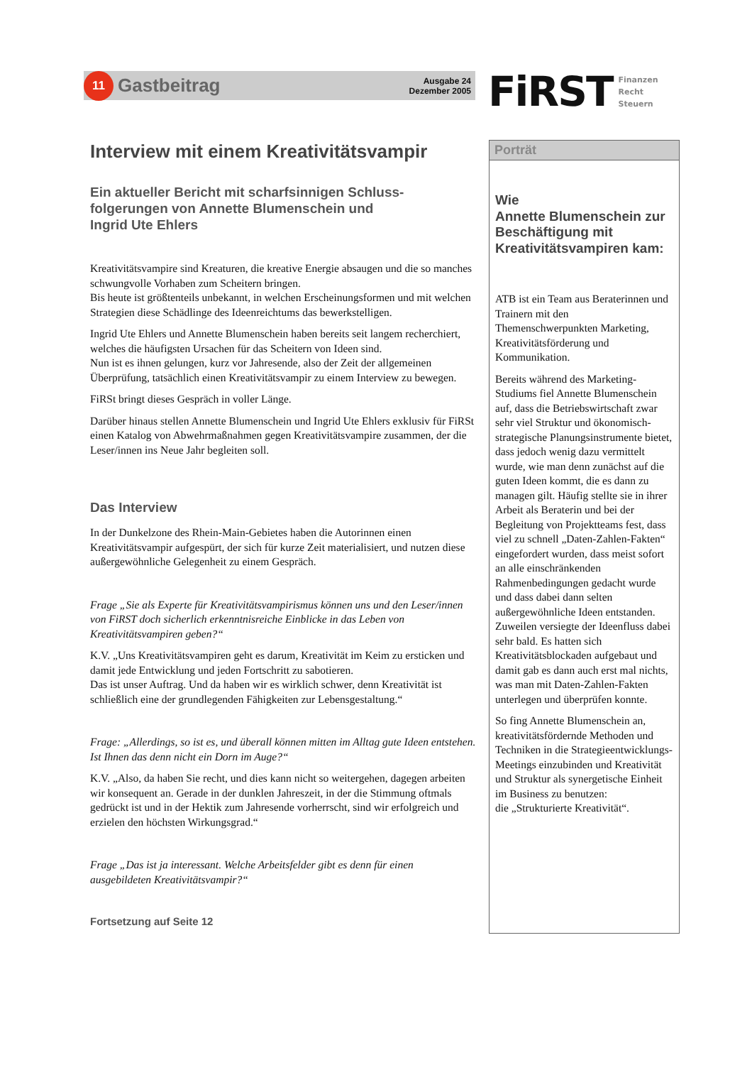11
Gastbeitrag
Ausgabe 24
Dezember 2005
FiRST
Finanzen
Recht
Steuern
Interview mit einem Kreativitätsvampir
Ein aktueller Bericht mit scharfsinnigen Schluss-
folgerungen von Annette Blumenschein und
Ingrid Ute Ehlers
Kreativitätsvampire sind Kreaturen, die kreative Energie absaugen und die so manches schwungvolle Vorhaben zum Scheitern bringen.
Bis heute ist größtenteils unbekannt, in welchen Erscheinungsformen und mit welchen Strategien diese Schädlinge des Ideenreichtums das bewerkstelligen.
Ingrid Ute Ehlers und Annette Blumenschein haben bereits seit langem recherchiert, welches die häufigsten Ursachen für das Scheitern von Ideen sind.
Nun ist es ihnen gelungen, kurz vor Jahresende, also der Zeit der allgemeinen Überprüfung, tatsächlich einen Kreativitätsvampir zu einem Interview zu bewegen.
FiRSt bringt dieses Gespräch in voller Länge.
Darüber hinaus stellen Annette Blumenschein und Ingrid Ute Ehlers exklusiv für FiRSt einen Katalog von Abwehrmaßnahmen gegen Kreativitätsvampire zusammen, der die Leser/innen ins Neue Jahr begleiten soll.
Das Interview
In der Dunkelzone des Rhein-Main-Gebietes haben die Autorinnen einen Kreativitätsvampir aufgespürt, der sich für kurze Zeit materialisiert, und nutzen diese außergewöhnliche Gelegenheit zu einem Gespräch.
Frage „Sie als Experte für Kreativitätsvampirismus können uns und den Leser/innen von FiRST doch sicherlich erkenntnisreiche Einblicke in das Leben von Kreativitätsvampiren geben?“
K.V. „Uns Kreativitätsvampiren geht es darum, Kreativität im Keim zu ersticken und damit jede Entwicklung und jeden Fortschritt zu sabotieren.
Das ist unser Auftrag. Und da haben wir es wirklich schwer, denn Kreativität ist schließlich eine der grundlegenden Fähigkeiten zur Lebensgestaltung.“
Frage: „Allerdings, so ist es, und überall können mitten im Alltag gute Ideen entstehen. Ist Ihnen das denn nicht ein Dorn im Auge?“
K.V. „Also, da haben Sie recht, und dies kann nicht so weitergehen, dagegen arbeiten wir konsequent an. Gerade in der dunklen Jahreszeit, in der die Stimmung oftmals gedrückt ist und in der Hektik zum Jahresende vorherrscht, sind wir erfolgreich und erzielen den höchsten Wirkungsgrad.“
Frage „Das ist ja interessant. Welche Arbeitsfelder gibt es denn für einen ausgebildeten Kreativitätsvampir?“
Fortsetzung auf Seite 12
Porträt
Wie
Annette Blumenschein zur Beschäftigung mit Kreativitätsvampiren kam:
ATB ist ein Team aus Beraterinnen und Trainern mit den Themenschwerpunkten Marketing, Kreativitätsförderung und Kommunikation.
Bereits während des Marketing-Studiums fiel Annette Blumenschein auf, dass die Betriebswirtschaft zwar sehr viel Struktur und ökonomisch-strategische Planungsinstrumente bietet, dass jedoch wenig dazu vermittelt wurde, wie man denn zunächst auf die guten Ideen kommt, die es dann zu managen gilt. Häufig stellte sie in ihrer Arbeit als Beraterin und bei der Begleitung von Projektteams fest, dass viel zu schnell „Daten-Zahlen-Fakten“ eingefordert wurden, dass meist sofort an alle einschränkenden Rahmenbedingungen gedacht wurde und dass dabei dann selten außergewöhnliche Ideen entstanden. Zuweilen versiegte der Ideenfluss dabei sehr bald. Es hatten sich Kreativitätsblockaden aufgebaut und damit gab es dann auch erst mal nichts, was man mit Daten-Zahlen-Fakten unterlegen und überprüfen konnte.
So fing Annette Blumenschein an, kreativitätsfördernde Methoden und Techniken in die Strategieentwicklungs-Meetings einzubinden und Kreativität und Struktur als synergetische Einheit im Business zu benutzen:
die „Strukturierte Kreativität“.